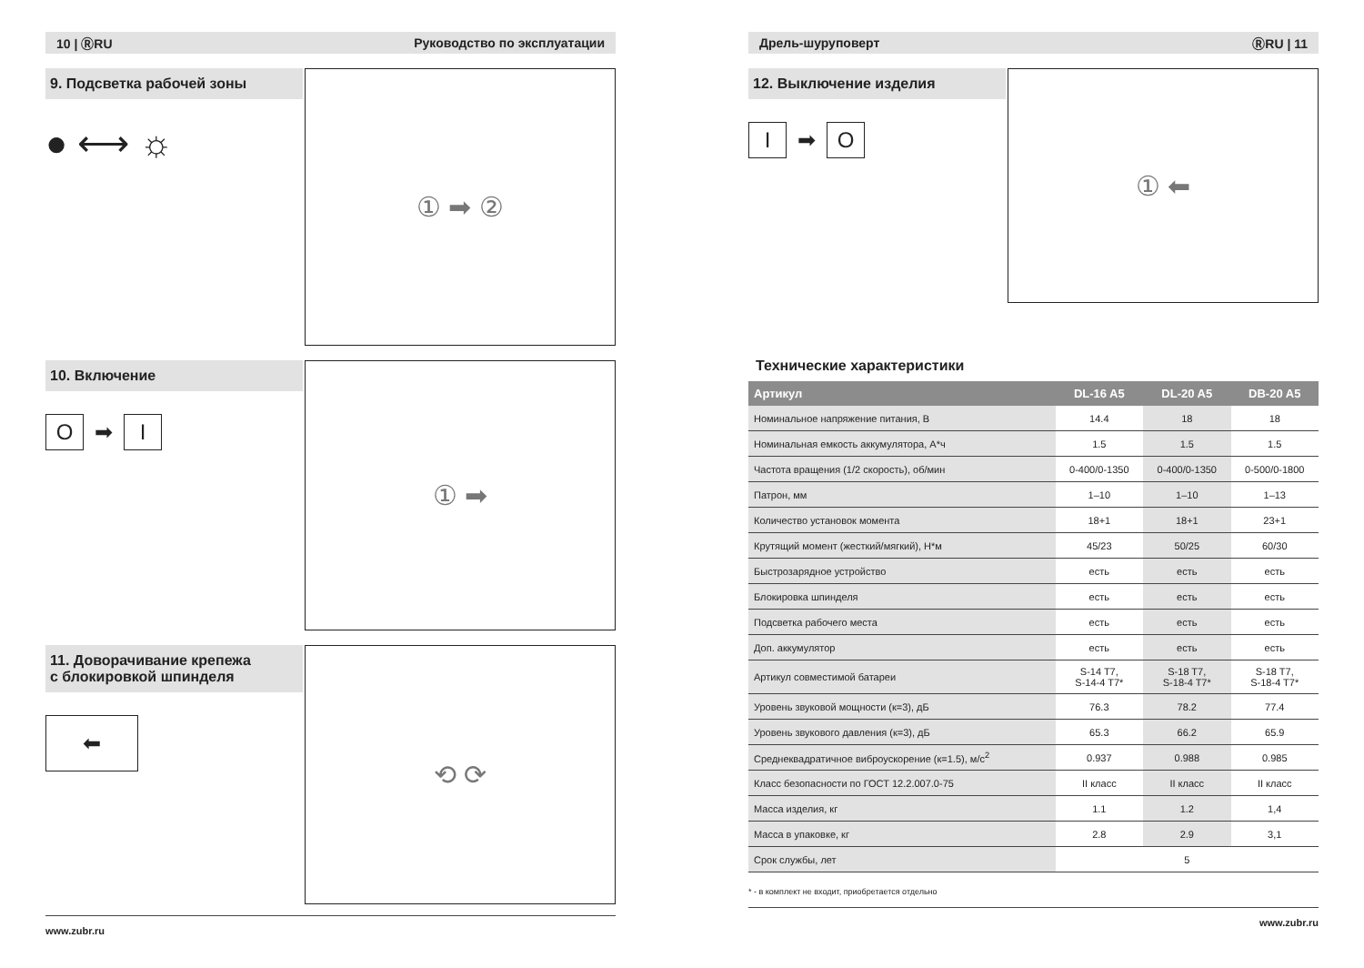10 | ⓇRU Руководство по эксплуатации
9. Подсветка рабочей зоны
● ⟷ ☼
① ➡ ②
10. Включение
O ➡ I
① ➡
11. Доворачивание крепежа
с блокировкой шпинделя
⬅
⟲ ⟳
www.zubr.ru
Дрель-шуруповерт ⓇRU | 11
12. Выключение изделия
I ➡ O
① ⬅
Технические характеристики
| Артикул | DL-16 A5 | DL-20 A5 | DB-20 A5 |
| --- | --- | --- | --- |
| Номинальное напряжение питания, В | 14.4 | 18 | 18 |
| Номинальная емкость аккумулятора, А*ч | 1.5 | 1.5 | 1.5 |
| Частота вращения (1/2 скорость), об/мин | 0-400/0-1350 | 0-400/0-1350 | 0-500/0-1800 |
| Патрон, мм | 1–10 | 1–10 | 1–13 |
| Количество установок момента | 18+1 | 18+1 | 23+1 |
| Крутящий момент (жесткий/мягкий), Н*м | 45/23 | 50/25 | 60/30 |
| Быстрозарядное устройство | есть | есть | есть |
| Блокировка шпинделя | есть | есть | есть |
| Подсветка рабочего места | есть | есть | есть |
| Доп. аккумулятор | есть | есть | есть |
| Артикул совместимой батареи | S-14 T7, S-14-4 T7* | S-18 T7, S-18-4 T7* | S-18 T7, S-18-4 T7* |
| Уровень звуковой мощности (к=3), дБ | 76.3 | 78.2 | 77.4 |
| Уровень звукового давления (к=3), дБ | 65.3 | 66.2 | 65.9 |
| Среднеквадратичное виброускорение (к=1.5), м/с<sup>2</sup> | 0.937 | 0.988 | 0.985 |
| Класс безопасности по ГОСТ 12.2.007.0-75 | II класс | II класс | II класс |
| Масса изделия, кг | 1.1 | 1.2 | 1,4 |
| Масса в упаковке, кг | 2.8 | 2.9 | 3,1 |
| Срок службы, лет | 5 | | |
* - в комплект не входит, приобретается отдельно
www.zubr.ru